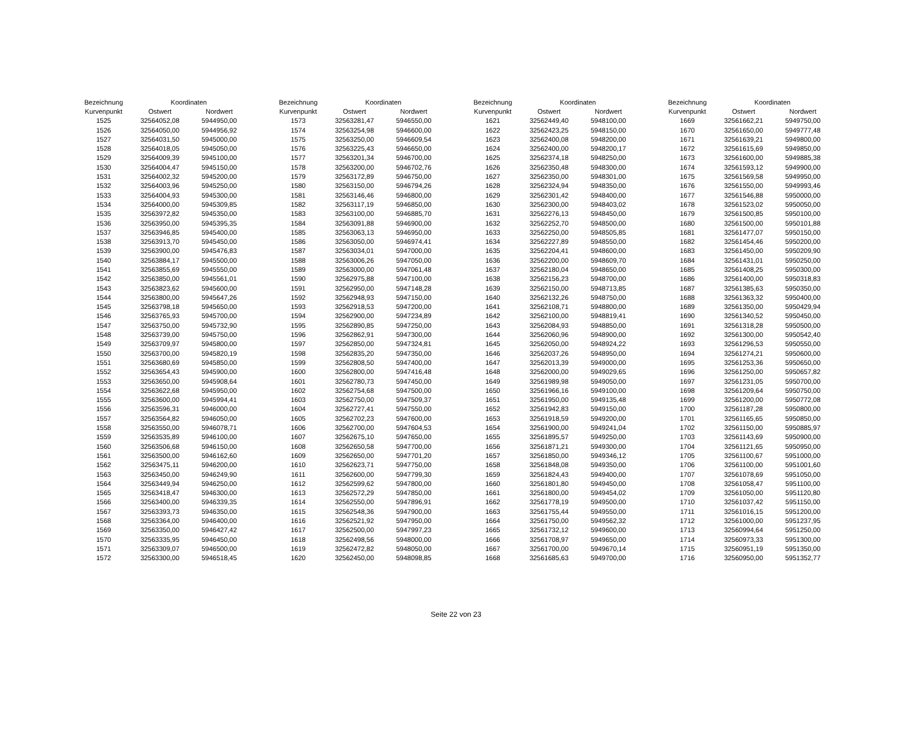| Bezeichnung | Koordinaten | | | Bezeichnung | Koordinaten | | | Bezeichnung | Koordinaten | | | Bezeichnung | Koordinaten | |
| Kurvenpunkt | Ostwert | Nordwert | | Kurvenpunkt | Ostwert | Nordwert | | Kurvenpunkt | Ostwert | Nordwert | | Kurvenpunkt | Ostwert | Nordwert |
| 1525 | 32564052,08 | 5944950,00 | | 1573 | 32563281,47 | 5946550,00 | | 1621 | 32562449,40 | 5948100,00 | | 1669 | 32561662,21 | 5949750,00 |
| 1526 | 32564050,00 | 5944956,92 | | 1574 | 32563254,98 | 5946600,00 | | 1622 | 32562423,25 | 5948150,00 | | 1670 | 32561650,00 | 5949777,48 |
| 1527 | 32564031,50 | 5945000,00 | | 1575 | 32563250,00 | 5946609,54 | | 1623 | 32562400,08 | 5948200,00 | | 1671 | 32561639,21 | 5949800,00 |
| 1528 | 32564018,05 | 5945050,00 | | 1576 | 32563225,43 | 5946650,00 | | 1624 | 32562400,00 | 5948200,17 | | 1672 | 32561615,69 | 5949850,00 |
| 1529 | 32564009,39 | 5945100,00 | | 1577 | 32563201,34 | 5946700,00 | | 1625 | 32562374,18 | 5948250,00 | | 1673 | 32561600,00 | 5949885,38 |
| 1530 | 32564004,47 | 5945150,00 | | 1578 | 32563200,00 | 5946702,76 | | 1626 | 32562350,48 | 5948300,00 | | 1674 | 32561593,12 | 5949900,00 |
| 1531 | 32564002,32 | 5945200,00 | | 1579 | 32563172,89 | 5946750,00 | | 1627 | 32562350,00 | 5948301,00 | | 1675 | 32561569,58 | 5949950,00 |
| 1532 | 32564003,96 | 5945250,00 | | 1580 | 32563150,00 | 5946794,26 | | 1628 | 32562324,94 | 5948350,00 | | 1676 | 32561550,00 | 5949993,46 |
| 1533 | 32564004,93 | 5945300,00 | | 1581 | 32563146,46 | 5946800,00 | | 1629 | 32562301,42 | 5948400,00 | | 1677 | 32561546,88 | 5950000,00 |
| 1534 | 32564000,00 | 5945309,85 | | 1582 | 32563117,19 | 5946850,00 | | 1630 | 32562300,00 | 5948403,02 | | 1678 | 32561523,02 | 5950050,00 |
| 1535 | 32563972,82 | 5945350,00 | | 1583 | 32563100,00 | 5946885,70 | | 1631 | 32562276,13 | 5948450,00 | | 1679 | 32561500,85 | 5950100,00 |
| 1536 | 32563950,00 | 5945395,35 | | 1584 | 32563091,88 | 5946900,00 | | 1632 | 32562252,70 | 5948500,00 | | 1680 | 32561500,00 | 5950101,88 |
| 1537 | 32563946,85 | 5945400,00 | | 1585 | 32563063,13 | 5946950,00 | | 1633 | 32562250,00 | 5948505,85 | | 1681 | 32561477,07 | 5950150,00 |
| 1538 | 32563913,70 | 5945450,00 | | 1586 | 32563050,00 | 5946974,41 | | 1634 | 32562227,89 | 5948550,00 | | 1682 | 32561454,46 | 5950200,00 |
| 1539 | 32563900,00 | 5945476,83 | | 1587 | 32563034,01 | 5947000,00 | | 1635 | 32562204,41 | 5948600,00 | | 1683 | 32561450,00 | 5950209,90 |
| 1540 | 32563884,17 | 5945500,00 | | 1588 | 32563006,26 | 5947050,00 | | 1636 | 32562200,00 | 5948609,70 | | 1684 | 32561431,01 | 5950250,00 |
| 1541 | 32563855,69 | 5945550,00 | | 1589 | 32563000,00 | 5947061,48 | | 1637 | 32562180,04 | 5948650,00 | | 1685 | 32561408,25 | 5950300,00 |
| 1542 | 32563850,00 | 5945561,01 | | 1590 | 32562975,88 | 5947100,00 | | 1638 | 32562156,23 | 5948700,00 | | 1686 | 32561400,00 | 5950318,83 |
| 1543 | 32563823,62 | 5945600,00 | | 1591 | 32562950,00 | 5947148,28 | | 1639 | 32562150,00 | 5948713,85 | | 1687 | 32561385,63 | 5950350,00 |
| 1544 | 32563800,00 | 5945647,26 | | 1592 | 32562948,93 | 5947150,00 | | 1640 | 32562132,26 | 5948750,00 | | 1688 | 32561363,32 | 5950400,00 |
| 1545 | 32563798,18 | 5945650,00 | | 1593 | 32562918,53 | 5947200,00 | | 1641 | 32562108,71 | 5948800,00 | | 1689 | 32561350,00 | 5950429,94 |
| 1546 | 32563765,93 | 5945700,00 | | 1594 | 32562900,00 | 5947234,89 | | 1642 | 32562100,00 | 5948819,41 | | 1690 | 32561340,52 | 5950450,00 |
| 1547 | 32563750,00 | 5945732,90 | | 1595 | 32562890,85 | 5947250,00 | | 1643 | 32562084,93 | 5948850,00 | | 1691 | 32561318,28 | 5950500,00 |
| 1548 | 32563739,00 | 5945750,00 | | 1596 | 32562862,91 | 5947300,00 | | 1644 | 32562060,96 | 5948900,00 | | 1692 | 32561300,00 | 5950542,40 |
| 1549 | 32563709,97 | 5945800,00 | | 1597 | 32562850,00 | 5947324,81 | | 1645 | 32562050,00 | 5948924,22 | | 1693 | 32561296,53 | 5950550,00 |
| 1550 | 32563700,00 | 5945820,19 | | 1598 | 32562835,20 | 5947350,00 | | 1646 | 32562037,26 | 5948950,00 | | 1694 | 32561274,21 | 5950600,00 |
| 1551 | 32563680,69 | 5945850,00 | | 1599 | 32562808,50 | 5947400,00 | | 1647 | 32562013,39 | 5949000,00 | | 1695 | 32561253,36 | 5950650,00 |
| 1552 | 32563654,43 | 5945900,00 | | 1600 | 32562800,00 | 5947416,48 | | 1648 | 32562000,00 | 5949029,65 | | 1696 | 32561250,00 | 5950657,82 |
| 1553 | 32563650,00 | 5945908,64 | | 1601 | 32562780,73 | 5947450,00 | | 1649 | 32561989,98 | 5949050,00 | | 1697 | 32561231,05 | 5950700,00 |
| 1554 | 32563622,68 | 5945950,00 | | 1602 | 32562754,68 | 5947500,00 | | 1650 | 32561966,16 | 5949100,00 | | 1698 | 32561209,64 | 5950750,00 |
| 1555 | 32563600,00 | 5945994,41 | | 1603 | 32562750,00 | 5947509,37 | | 1651 | 32561950,00 | 5949135,48 | | 1699 | 32561200,00 | 5950772,08 |
| 1556 | 32563596,31 | 5946000,00 | | 1604 | 32562727,41 | 5947550,00 | | 1652 | 32561942,83 | 5949150,00 | | 1700 | 32561187,28 | 5950800,00 |
| 1557 | 32563564,82 | 5946050,00 | | 1605 | 32562702,23 | 5947600,00 | | 1653 | 32561918,59 | 5949200,00 | | 1701 | 32561165,65 | 5950850,00 |
| 1558 | 32563550,00 | 5946078,71 | | 1606 | 32562700,00 | 5947604,53 | | 1654 | 32561900,00 | 5949241,04 | | 1702 | 32561150,00 | 5950885,97 |
| 1559 | 32563535,89 | 5946100,00 | | 1607 | 32562675,10 | 5947650,00 | | 1655 | 32561895,57 | 5949250,00 | | 1703 | 32561143,69 | 5950900,00 |
| 1560 | 32563506,68 | 5946150,00 | | 1608 | 32562650,58 | 5947700,00 | | 1656 | 32561871,21 | 5949300,00 | | 1704 | 32561121,65 | 5950950,00 |
| 1561 | 32563500,00 | 5946162,60 | | 1609 | 32562650,00 | 5947701,20 | | 1657 | 32561850,00 | 5949346,12 | | 1705 | 32561100,67 | 5951000,00 |
| 1562 | 32563475,11 | 5946200,00 | | 1610 | 32562623,71 | 5947750,00 | | 1658 | 32561848,08 | 5949350,00 | | 1706 | 32561100,00 | 5951001,60 |
| 1563 | 32563450,00 | 5946249,90 | | 1611 | 32562600,00 | 5947799,30 | | 1659 | 32561824,43 | 5949400,00 | | 1707 | 32561078,69 | 5951050,00 |
| 1564 | 32563449,94 | 5946250,00 | | 1612 | 32562599,62 | 5947800,00 | | 1660 | 32561801,80 | 5949450,00 | | 1708 | 32561058,47 | 5951100,00 |
| 1565 | 32563418,47 | 5946300,00 | | 1613 | 32562572,29 | 5947850,00 | | 1661 | 32561800,00 | 5949454,02 | | 1709 | 32561050,00 | 5951120,80 |
| 1566 | 32563400,00 | 5946339,35 | | 1614 | 32562550,00 | 5947896,91 | | 1662 | 32561778,19 | 5949500,00 | | 1710 | 32561037,42 | 5951150,00 |
| 1567 | 32563393,73 | 5946350,00 | | 1615 | 32562548,36 | 5947900,00 | | 1663 | 32561755,44 | 5949550,00 | | 1711 | 32561016,15 | 5951200,00 |
| 1568 | 32563364,00 | 5946400,00 | | 1616 | 32562521,92 | 5947950,00 | | 1664 | 32561750,00 | 5949562,32 | | 1712 | 32561000,00 | 5951237,95 |
| 1569 | 32563350,00 | 5946427,42 | | 1617 | 32562500,00 | 5947997,23 | | 1665 | 32561732,12 | 5949600,00 | | 1713 | 32560994,64 | 5951250,00 |
| 1570 | 32563335,95 | 5946450,00 | | 1618 | 32562498,56 | 5948000,00 | | 1666 | 32561708,97 | 5949650,00 | | 1714 | 32560973,33 | 5951300,00 |
| 1571 | 32563309,07 | 5946500,00 | | 1619 | 32562472,82 | 5948050,00 | | 1667 | 32561700,00 | 5949670,14 | | 1715 | 32560951,19 | 5951350,00 |
| 1572 | 32563300,00 | 5946518,45 | | 1620 | 32562450,00 | 5948098,85 | | 1668 | 32561685,63 | 5949700,00 | | 1716 | 32560950,00 | 5951352,77 |
Seite 22 von 23